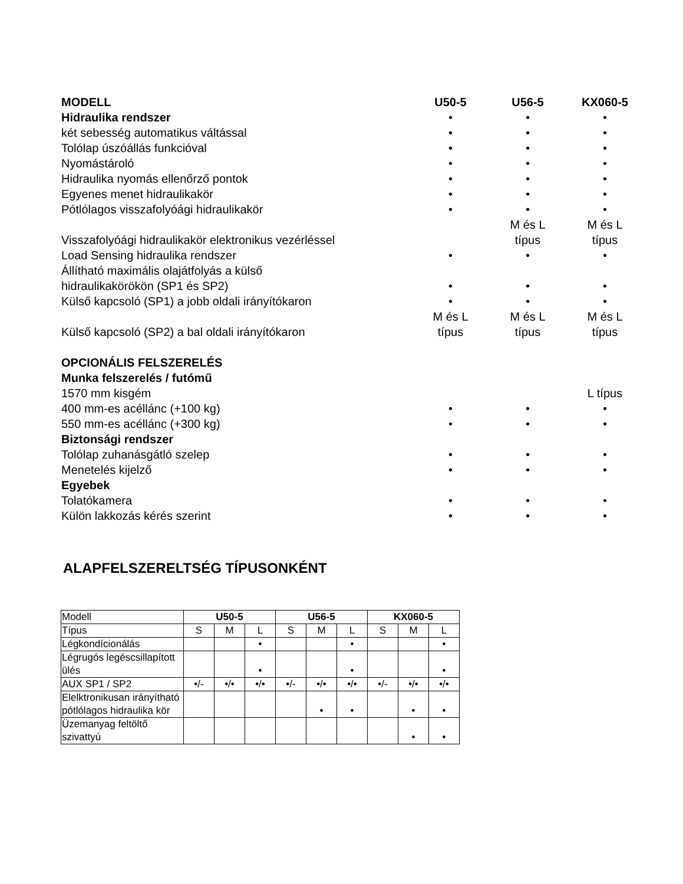| MODELL | U50-5 | U56-5 | KX060-5 |
| Hidraulika rendszer | • | • | • |
| két sebesség automatikus váltással | • | • | • |
| Tolólap úszóállás funkcióval | • | • | • |
| Nyomástároló | • | • | • |
| Hidraulika nyomás ellenőrző pontok | • | • | • |
| Egyenes menet hidraulikakör | • | • | • |
| Pótlólagos visszafolyóági hidraulikakör | • | • | • |
| Visszafolyóági hidraulikakör elektronikus vezérléssel | | M és L típus | M és L típus |
| Load Sensing hidraulika rendszer | • | • | • |
| Állítható maximális olajátfolyás a külső hidraulikakörökön (SP1 és SP2) | • | • | • |
| Külső kapcsoló (SP1) a jobb oldali irányítókaron | • | • | • |
| Külső kapcsoló (SP2) a bal oldali irányítókaron | M és L típus | M és L típus | M és L típus |
| OPCIONÁLIS FELSZERELÉS | | | |
| Munka felszerelés / futómű | | | |
| 1570 mm kisgém | | | L típus |
| 400 mm-es acéllánc (+100 kg) | • | • | • |
| 550 mm-es acéllánc (+300 kg) | • | • | • |
| Biztonsági rendszer | | | |
| Tolólap zuhanásgátló szelep | • | • | • |
| Menetelés kijelző | • | • | • |
| Egyebek | | | |
| Tolatókamera | • | • | • |
| Külön lakkozás kérés szerint | • | • | • |
ALAPFELSZERELTSÉG TÍPUSONKÉNT
| Modell | U50-5 | | | U56-5 | | | KX060-5 | | |
| --- | --- | --- | --- | --- | --- | --- | --- | --- | --- |
| Típus | S | M | L | S | M | L | S | M | L |
| Légkondícionálás | | | • | | | • | | | • |
| Légrugós legéscsillapított ülés | | | • | | | • | | | • |
| AUX SP1 / SP2 | •/- | •/• | •/• | •/- | •/• | •/• | •/- | •/• | •/• |
| Elelktronikusan irányítható pótlólagos hidraulika kör | | | | | • | • | | • | • |
| Üzemanyag feltöltő szivattyú | | | | | | | | • | • |